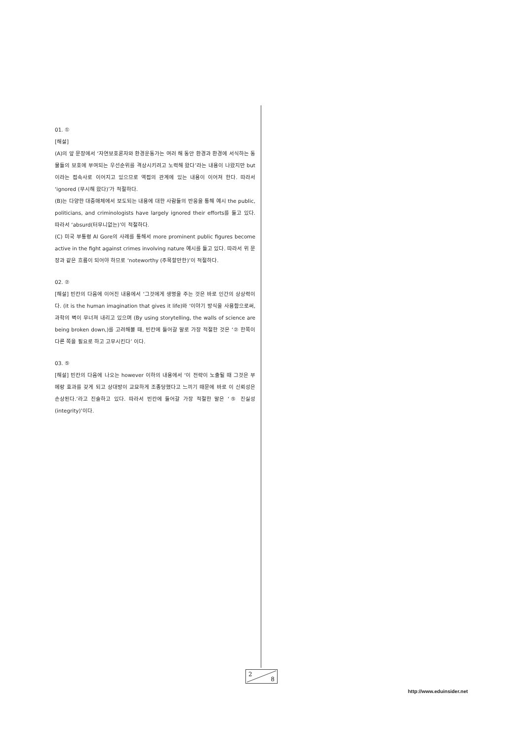01. ①
[해설]
(A)의 앞 문장에서 ‘자연보호론자와 환경운동가는 여러 해 동안 환경과 환경에 서식하는 동물들의 보호에 부여되는 우선순위를 격상시키려고 노력해 왔다’라는 내용이 나왔지만 but이라는 접속사로 이어지고 있으므로 역접의 관계에 있는 내용이 이어져 한다. 따라서 ‘ignored (무시해 왔다)’가 적절하다.
(B)는 다양한 대중매체에서 보도되는 내용에 대한 사람들의 반응을 통해 예시 the public, politicians, and criminologists have largely ignored their efforts를 들고 있다. 따라서 ‘absurd(터무니없는)’이 적절하다.
(C) 미국 부통령 Al Gore의 사례를 통해서 more prominent public figures become active in the fight against crimes involving nature 예시를 들고 있다. 따라서 위 문장과 같은 흐름이 되어야 하므로 ‘noteworthy (주목할만한)’이 적절하다.
02. ②
[해설] 빈칸의 다음에 이어진 내용에서 ‘그것에게 생명을 주는 것은 바로 인간의 상상력이다. (it is the human imagination that gives it life)와 ‘이야기 방식을 사용함으로써, 과학의 벽이 무너져 내리고 있으며 (By using storytelling, the walls of science are being broken down,)를 고려해볼 때, 빈칸에 들어갈 말로 가장 적절한 것은 ‘② 한쪽이 다른 쪽을 필요로 하고 고무시킨다’ 이다.
03. ⑤
[해설] 빈칸의 다음에 나오는 however 이하의 내용에서 ‘이 전략이 노출될 때 그것은 부메랑 효과를 갖게 되고 상대방이 교묘하게 조종당했다고 느끼기 때문에 바로 이 신뢰성은 손상된다.’라고 진술하고 있다. 따라서 빈칸에 들어갈 가장 적절한 말은 ‘⑤ 진실성 (integrity)’이다.
2
8
http://www.eduinsider.net